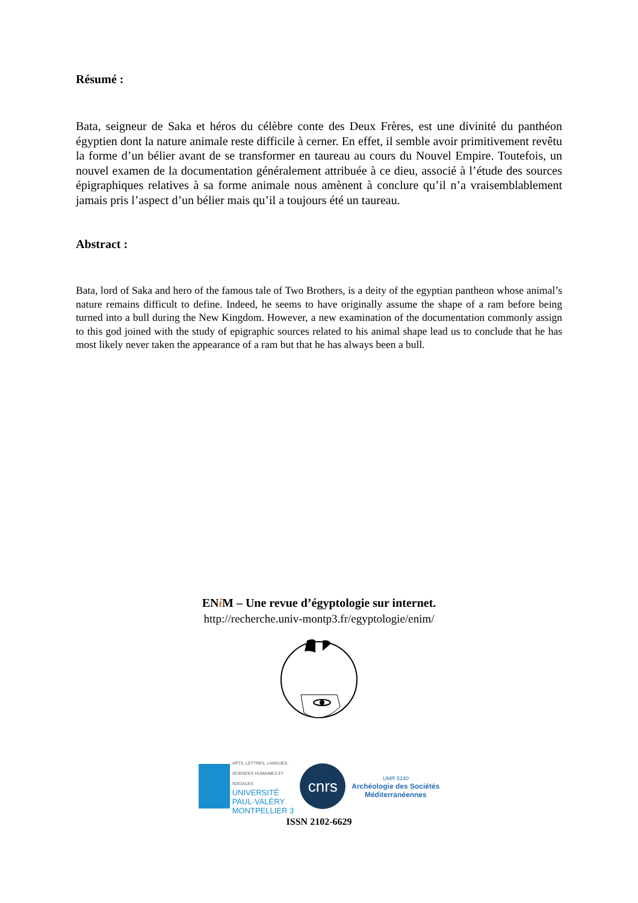Résumé :
Bata, seigneur de Saka et héros du célèbre conte des Deux Frères, est une divinité du panthéon égyptien dont la nature animale reste difficile à cerner. En effet, il semble avoir primitivement revêtu la forme d’un bélier avant de se transformer en taureau au cours du Nouvel Empire. Toutefois, un nouvel examen de la documentation généralement attribuée à ce dieu, associé à l’étude des sources épigraphiques relatives à sa forme animale nous amènent à conclure qu’il n’a vraisemblablement jamais pris l’aspect d’un bélier mais qu’il a toujours été un taureau.
Abstract :
Bata, lord of Saka and hero of the famous tale of Two Brothers, is a deity of the egyptian pantheon whose animal’s nature remains difficult to define. Indeed, he seems to have originally assume the shape of a ram before being turned into a bull during the New Kingdom. However, a new examination of the documentation commonly assign to this god joined with the study of epigraphic sources related to his animal shape lead us to conclude that he has most likely never taken the appearance of a ram but that he has always been a bull.
ENi M – Une revue d’égyptologie sur internet.
http://recherche.univ-montp3.fr/egyptologie/enim/
ARTS, LETTRES, LANGUES,
SCIENCES HUMAINES ET
SOCIALES
UNIVERSITÉ
PAUL-VALÉRY
MONTPELLIER 3
cnrs
UMR 5140
Archéologie des Sociétés
Méditerranéennes
ISSN 2102-6629